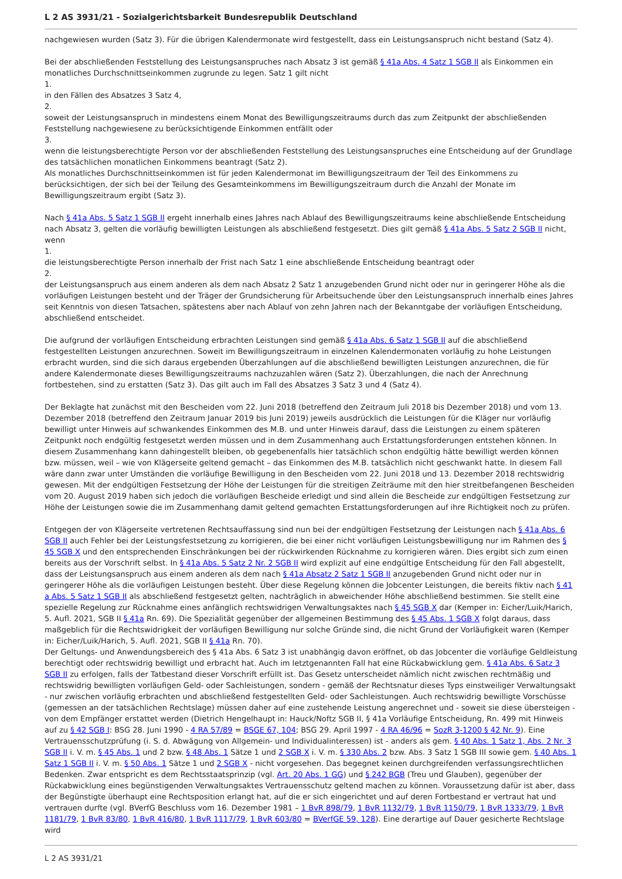L 2 AS 3931/21 - Sozialgerichtsbarkeit Bundesrepublik Deutschland
nachgewiesen wurden (Satz 3). Für die übrigen Kalendermonate wird festgestellt, dass ein Leistungsanspruch nicht bestand (Satz 4).
Bei der abschließenden Feststellung des Leistungsanspruches nach Absatz 3 ist gemäß § 41a Abs. 4 Satz 1 SGB II als Einkommen ein monatliches Durchschnittseinkommen zugrunde zu legen. Satz 1 gilt nicht
1.
in den Fällen des Absatzes 3 Satz 4,
2.
soweit der Leistungsanspruch in mindestens einem Monat des Bewilligungszeitraums durch das zum Zeitpunkt der abschließenden Feststellung nachgewiesene zu berücksichtigende Einkommen entfällt oder
3.
wenn die leistungsberechtigte Person vor der abschließenden Feststellung des Leistungsanspruches eine Entscheidung auf der Grundlage des tatsächlichen monatlichen Einkommens beantragt (Satz 2).
Als monatliches Durchschnittseinkommen ist für jeden Kalendermonat im Bewilligungszeitraum der Teil des Einkommens zu berücksichtigen, der sich bei der Teilung des Gesamteinkommens im Bewilligungszeitraum durch die Anzahl der Monate im Bewilligungszeitraum ergibt (Satz 3).
Nach § 41a Abs. 5 Satz 1 SGB II ergeht innerhalb eines Jahres nach Ablauf des Bewilligungszeitraums keine abschließende Entscheidung nach Absatz 3, gelten die vorläufig bewilligten Leistungen als abschließend festgesetzt. Dies gilt gemäß § 41a Abs. 5 Satz 2 SGB II nicht, wenn
1.
die leistungsberechtigte Person innerhalb der Frist nach Satz 1 eine abschließende Entscheidung beantragt oder
2.
der Leistungsanspruch aus einem anderen als dem nach Absatz 2 Satz 1 anzugebenden Grund nicht oder nur in geringerer Höhe als die vorläufigen Leistungen besteht und der Träger der Grundsicherung für Arbeitsuchende über den Leistungsanspruch innerhalb eines Jahres seit Kenntnis von diesen Tatsachen, spätestens aber nach Ablauf von zehn Jahren nach der Bekanntgabe der vorläufigen Entscheidung, abschließend entscheidet.
Die aufgrund der vorläufigen Entscheidung erbrachten Leistungen sind gemäß § 41a Abs. 6 Satz 1 SGB II auf die abschließend festgestellten Leistungen anzurechnen. Soweit im Bewilligungszeitraum in einzelnen Kalendermonaten vorläufig zu hohe Leistungen erbracht wurden, sind die sich daraus ergebenden Überzahlungen auf die abschließend bewilligten Leistungen anzurechnen, die für andere Kalendermonate dieses Bewilligungszeitraums nachzuzahlen wären (Satz 2). Überzahlungen, die nach der Anrechnung fortbestehen, sind zu erstatten (Satz 3). Das gilt auch im Fall des Absatzes 3 Satz 3 und 4 (Satz 4).
Der Beklagte hat zunächst mit den Bescheiden vom 22. Juni 2018 (betreffend den Zeitraum Juli 2018 bis Dezember 2018) und vom 13. Dezember 2018 (betreffend den Zeitraum Januar 2019 bis Juni 2019) jeweils ausdrücklich die Leistungen für die Kläger nur vorläufig bewilligt unter Hinweis auf schwankendes Einkommen des M.B. und unter Hinweis darauf, dass die Leistungen zu einem späteren Zeitpunkt noch endgültig festgesetzt werden müssen und in dem Zusammenhang auch Erstattungsforderungen entstehen können. In diesem Zusammenhang kann dahingestellt bleiben, ob gegebenenfalls hier tatsächlich schon endgültig hätte bewilligt werden können bzw. müssen, weil – wie von Klägerseite geltend gemacht – das Einkommen des M.B. tatsächlich nicht geschwankt hatte. In diesem Fall wäre dann zwar unter Umständen die vorläufige Bewilligung in den Bescheiden vom 22. Juni 2018 und 13. Dezember 2018 rechtswidrig gewesen. Mit der endgültigen Festsetzung der Höhe der Leistungen für die streitigen Zeiträume mit den hier streitbefangenen Bescheiden vom 20. August 2019 haben sich jedoch die vorläufigen Bescheide erledigt und sind allein die Bescheide zur endgültigen Festsetzung zur Höhe der Leistungen sowie die im Zusammenhang damit geltend gemachten Erstattungsforderungen auf ihre Richtigkeit noch zu prüfen.
Entgegen der von Klägerseite vertretenen Rechtsauffassung sind nun bei der endgültigen Festsetzung der Leistungen nach § 41a Abs. 6 SGB II auch Fehler bei der Leistungsfestsetzung zu korrigieren, die bei einer nicht vorläufigen Leistungsbewilligung nur im Rahmen des § 45 SGB X und den entsprechenden Einschränkungen bei der rückwirkenden Rücknahme zu korrigieren wären. Dies ergibt sich zum einen bereits aus der Vorschrift selbst. In § 41a Abs. 5 Satz 2 Nr. 2 SGB II wird explizit auf eine endgültige Entscheidung für den Fall abgestellt, dass der Leistungsanspruch aus einem anderen als dem nach § 41a Absatz 2 Satz 1 SGB II anzugebenden Grund nicht oder nur in geringerer Höhe als die vorläufigen Leistungen besteht. Über diese Regelung können die Jobcenter Leistungen, die bereits fiktiv nach § 41 a Abs. 5 Satz 1 SGB II als abschließend festgesetzt gelten, nachträglich in abweichender Höhe abschließend bestimmen. Sie stellt eine spezielle Regelung zur Rücknahme eines anfänglich rechtswidrigen Verwaltungsaktes nach § 45 SGB X dar (Kemper in: Eicher/Luik/Harich, 5. Aufl. 2021, SGB II § 41a Rn. 69). Die Spezialität gegenüber der allgemeinen Bestimmung des § 45 Abs. 1 SGB X folgt daraus, dass maßgeblich für die Rechtswidrigkeit der vorläufigen Bewilligung nur solche Gründe sind, die nicht Grund der Vorläufigkeit waren (Kemper in: Eicher/Luik/Harich, 5. Aufl. 2021, SGB II § 41a Rn. 70).
Der Geltungs- und Anwendungsbereich des § 41a Abs. 6 Satz 3 ist unabhängig davon eröffnet, ob das Jobcenter die vorläufige Geldleistung berechtigt oder rechtswidrig bewilligt und erbracht hat. Auch im letztgenannten Fall hat eine Rückabwicklung gem. § 41a Abs. 6 Satz 3 SGB II zu erfolgen, falls der Tatbestand dieser Vorschrift erfüllt ist. Das Gesetz unterscheidet nämlich nicht zwischen rechtmäßig und rechtswidrig bewilligten vorläufigen Geld- oder Sachleistungen, sondern - gemäß der Rechtsnatur dieses Typs einstweiliger Verwaltungsakt - nur zwischen vorläufig erbrachten und abschließend festgestellten Geld- oder Sachleistungen. Auch rechtswidrig bewilligte Vorschüsse (gemessen an der tatsächlichen Rechtslage) müssen daher auf eine zustehende Leistung angerechnet und - soweit sie diese übersteigen - von dem Empfänger erstattet werden (Dietrich Hengelhaupt in: Hauck/Noftz SGB II, § 41a Vorläufige Entscheidung, Rn. 499 mit Hinweis auf zu § 42 SGB I: BSG 28. Juni 1990 - 4 RA 57/89 = BSGE 67, 104; BSG 29. April 1997 - 4 RA 46/96 = SozR 3-1200 § 42 Nr. 9). Eine Vertrauensschutzprüfung (i. S. d. Abwägung von Allgemein- und Individualinteressen) ist - anders als gem. § 40 Abs. 1 Satz 1, Abs. 2 Nr. 3 SGB II i. V. m. § 45 Abs. 1 und 2 bzw. § 48 Abs. 1 Sätze 1 und 2 SGB X i. V. m. § 330 Abs. 2 bzw. Abs. 3 Satz 1 SGB III sowie gem. § 40 Abs. 1 Satz 1 SGB II i. V. m. § 50 Abs. 1 Sätze 1 und 2 SGB X - nicht vorgesehen. Das begegnet keinen durchgreifenden verfassungsrechtlichen Bedenken. Zwar entspricht es dem Rechtsstaatsprinzip (vgl. Art. 20 Abs. 1 GG) und § 242 BGB (Treu und Glauben), gegenüber der Rückabwicklung eines begünstigenden Verwaltungsaktes Vertrauensschutz geltend machen zu können. Voraussetzung dafür ist aber, dass der Begünstigte überhaupt eine Rechtsposition erlangt hat, auf die er sich eingerichtet und auf deren Fortbestand er vertraut hat und vertrauen durfte (vgl. BVerfG Beschluss vom 16. Dezember 1981 – 1 BvR 898/79, 1 BvR 1132/79, 1 BvR 1150/79, 1 BvR 1333/79, 1 BvR 1181/79, 1 BvR 83/80, 1 BvR 416/80, 1 BvR 1117/79, 1 BvR 603/80 = BVerfGE 59, 128). Eine derartige auf Dauer gesicherte Rechtslage wird
L 2 AS 3931/21